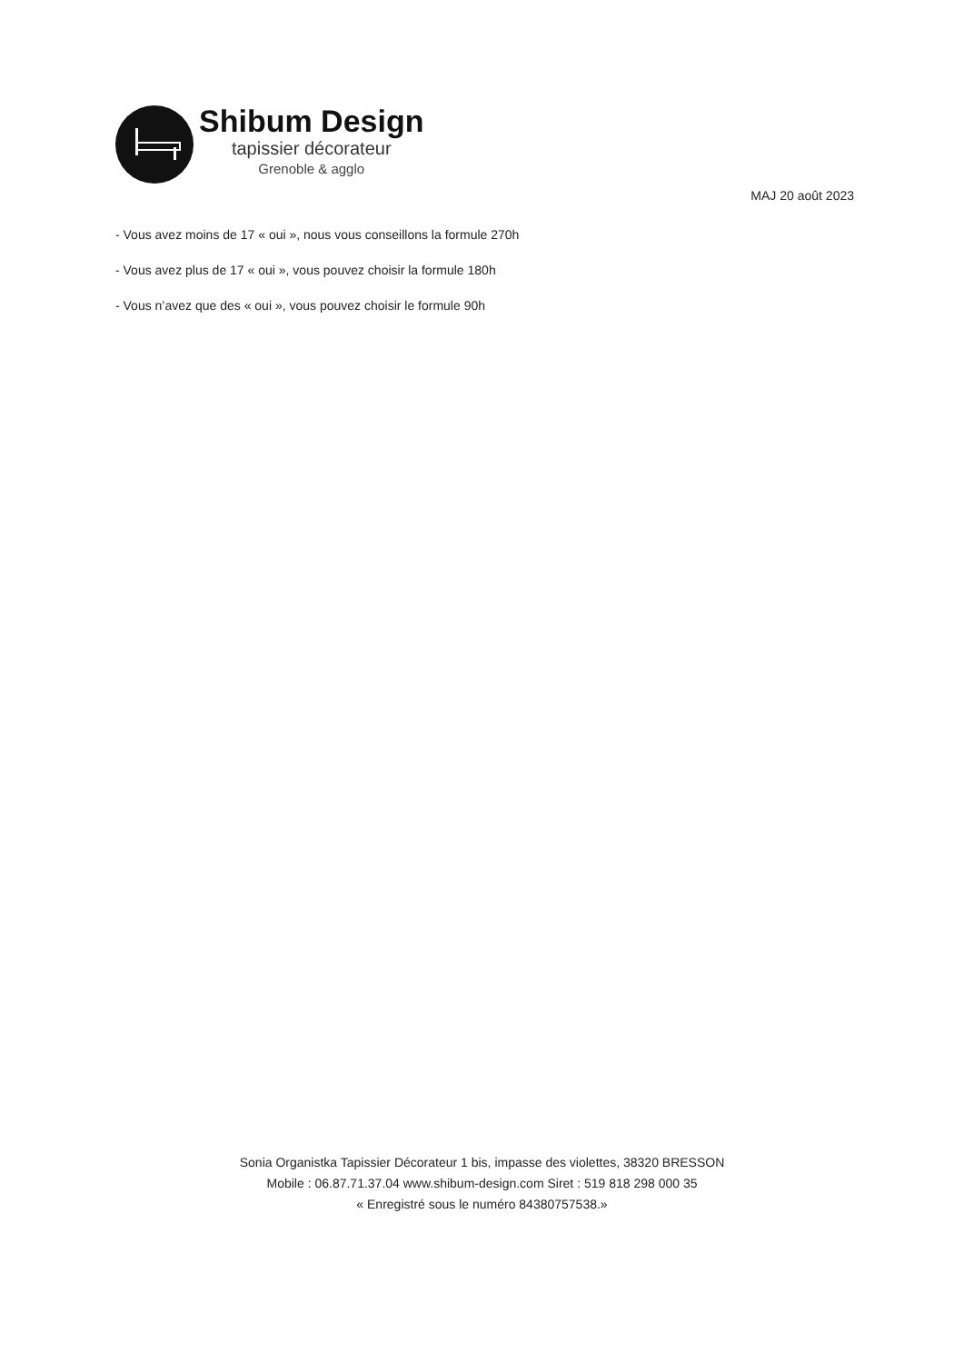Shibum Design
tapissier décorateur
Grenoble & agglo
MAJ 20 août 2023
- Vous avez moins de 17 « oui », nous vous conseillons la formule 270h
- Vous avez plus de 17 « oui », vous pouvez choisir la formule 180h
- Vous n’avez que des « oui », vous pouvez choisir le formule 90h
Sonia Organistka Tapissier Décorateur 1 bis, impasse des violettes, 38320 BRESSON
Mobile : 06.87.71.37.04 www.shibum-design.com Siret : 519 818 298 000 35
« Enregistré sous le numéro 84380757538.»